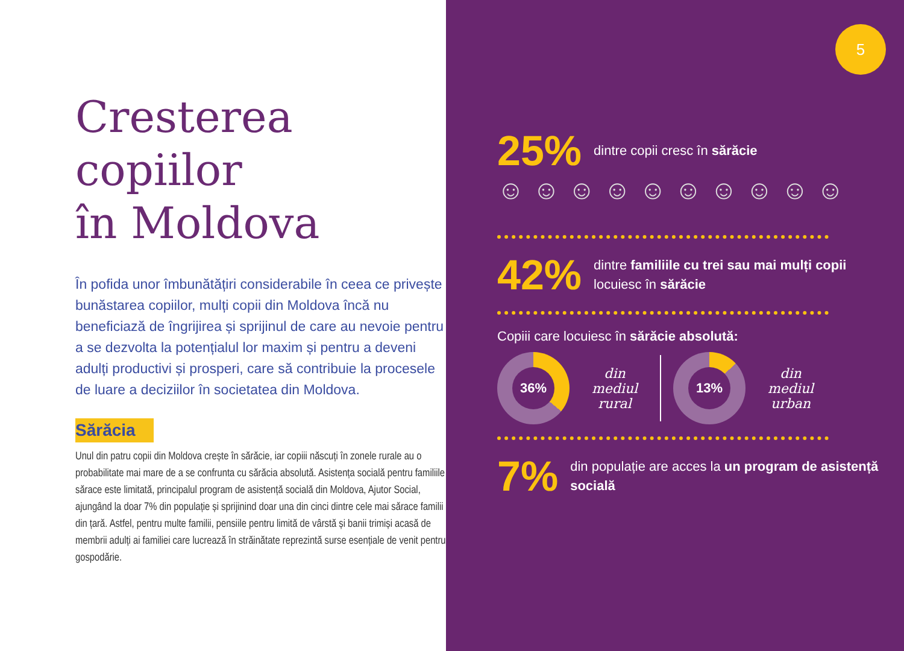Cresterea
copiilor
în Moldova
În pofida unor îmbunătățiri considerabile în ceea ce privește bunăstarea copiilor, mulți copii din Moldova încă nu beneficiază de îngrijirea și sprijinul de care au nevoie pentru a se dezvolta la potențialul lor maxim și pentru a deveni adulți productivi și prosperi, care să contribuie la procesele de luare a deciziilor în societatea din Moldova.
Sărăcia
Unul din patru copii din Moldova crește în sărăcie, iar copiii născuți în zonele rurale au o probabilitate mai mare de a se confrunta cu sărăcia absolută. Asistența socială pentru familiile sărace este limitată, principalul program de asistență socială din Moldova, Ajutor Social, ajungând la doar 7% din populație și sprijinind doar una din cinci dintre cele mai sărace familii din țară. Astfel, pentru multe familii, pensiile pentru limită de vârstă și banii trimiși acasă de membrii adulți ai familiei care lucrează în străinătate reprezintă surse esențiale de venit pentru gospodărie.
5
25% dintre copii cresc în sărăcie
☺☺☺☺☺☺☺☺☺☺
42% dintre familiile cu trei sau mai mulți copii locuiesc în sărăcie
Copiii care locuiesc în sărăcie absolută:
36%
din mediul rural
13%
din mediul urban
7% din populație are acces la un program de asistență socială